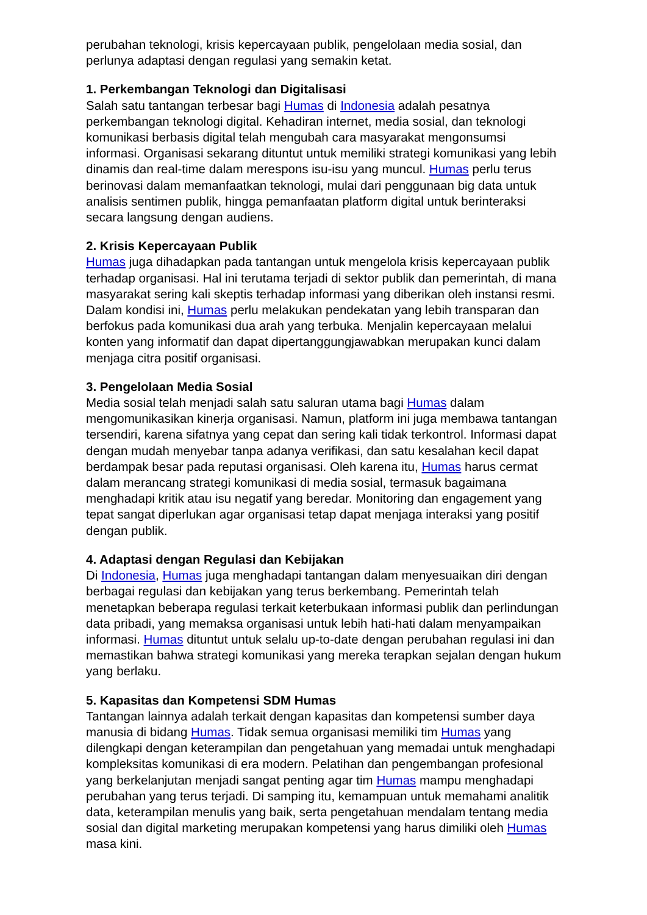perubahan teknologi, krisis kepercayaan publik, pengelolaan media sosial, dan perlunya adaptasi dengan regulasi yang semakin ketat.
1. Perkembangan Teknologi dan Digitalisasi
Salah satu tantangan terbesar bagi Humas di Indonesia adalah pesatnya perkembangan teknologi digital. Kehadiran internet, media sosial, dan teknologi komunikasi berbasis digital telah mengubah cara masyarakat mengonsumsi informasi. Organisasi sekarang dituntut untuk memiliki strategi komunikasi yang lebih dinamis dan real-time dalam merespons isu-isu yang muncul. Humas perlu terus berinovasi dalam memanfaatkan teknologi, mulai dari penggunaan big data untuk analisis sentimen publik, hingga pemanfaatan platform digital untuk berinteraksi secara langsung dengan audiens.
2. Krisis Kepercayaan Publik
Humas juga dihadapkan pada tantangan untuk mengelola krisis kepercayaan publik terhadap organisasi. Hal ini terutama terjadi di sektor publik dan pemerintah, di mana masyarakat sering kali skeptis terhadap informasi yang diberikan oleh instansi resmi. Dalam kondisi ini, Humas perlu melakukan pendekatan yang lebih transparan dan berfokus pada komunikasi dua arah yang terbuka. Menjalin kepercayaan melalui konten yang informatif dan dapat dipertanggungjawabkan merupakan kunci dalam menjaga citra positif organisasi.
3. Pengelolaan Media Sosial
Media sosial telah menjadi salah satu saluran utama bagi Humas dalam mengomunikasikan kinerja organisasi. Namun, platform ini juga membawa tantangan tersendiri, karena sifatnya yang cepat dan sering kali tidak terkontrol. Informasi dapat dengan mudah menyebar tanpa adanya verifikasi, dan satu kesalahan kecil dapat berdampak besar pada reputasi organisasi. Oleh karena itu, Humas harus cermat dalam merancang strategi komunikasi di media sosial, termasuk bagaimana menghadapi kritik atau isu negatif yang beredar. Monitoring dan engagement yang tepat sangat diperlukan agar organisasi tetap dapat menjaga interaksi yang positif dengan publik.
4. Adaptasi dengan Regulasi dan Kebijakan
Di Indonesia, Humas juga menghadapi tantangan dalam menyesuaikan diri dengan berbagai regulasi dan kebijakan yang terus berkembang. Pemerintah telah menetapkan beberapa regulasi terkait keterbukaan informasi publik dan perlindungan data pribadi, yang memaksa organisasi untuk lebih hati-hati dalam menyampaikan informasi. Humas dituntut untuk selalu up-to-date dengan perubahan regulasi ini dan memastikan bahwa strategi komunikasi yang mereka terapkan sejalan dengan hukum yang berlaku.
5. Kapasitas dan Kompetensi SDM Humas
Tantangan lainnya adalah terkait dengan kapasitas dan kompetensi sumber daya manusia di bidang Humas. Tidak semua organisasi memiliki tim Humas yang dilengkapi dengan keterampilan dan pengetahuan yang memadai untuk menghadapi kompleksitas komunikasi di era modern. Pelatihan dan pengembangan profesional yang berkelanjutan menjadi sangat penting agar tim Humas mampu menghadapi perubahan yang terus terjadi. Di samping itu, kemampuan untuk memahami analitik data, keterampilan menulis yang baik, serta pengetahuan mendalam tentang media sosial dan digital marketing merupakan kompetensi yang harus dimiliki oleh Humas masa kini.